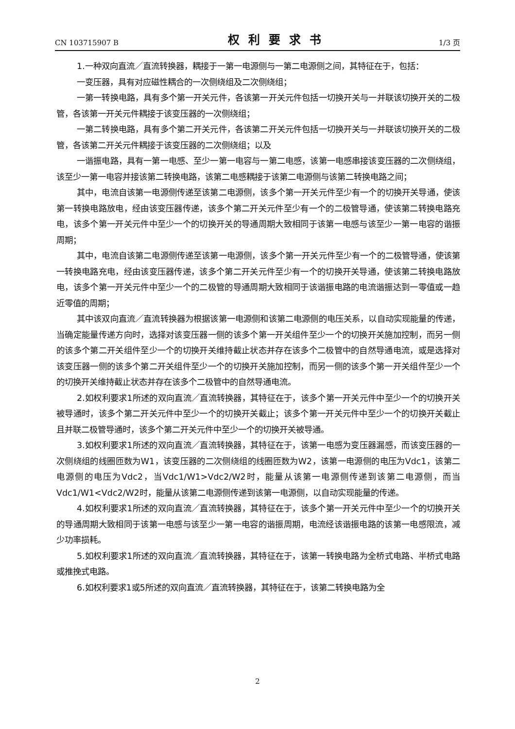CN 103715907 B 权利要求书 1/3 页
1.一种双向直流／直流转换器，耦接于一第一电源侧与一第二电源侧之间，其特征在于，包括：
一变压器，具有对应磁性耦合的一次侧绕组及二次侧绕组；
一第一转换电路，具有多个第一开关元件，各该第一开关元件包括一切换开关与一并联该切换开关的二极管，各该第一开关元件耦接于该变压器的一次侧绕组；
一第二转换电路，具有多个第二开关元件，各该第二开关元件包括一切换开关与一并联该切换开关的二极管，各该第二开关元件耦接于该变压器的二次侧绕组；以及
一谐振电路，具有一第一电感、至少一第一电容与一第二电感，该第一电感串接该变压器的二次侧绕组，该至少一第一电容并接该第二转换电路，该第二电感耦接于该第二电源侧与该第二转换电路之间；
其中，电流自该第一电源侧传递至该第二电源侧，该多个第一开关元件至少有一个的切换开关导通，使该第一转换电路放电，经由该变压器传递，该多个第二开关元件至少有一个的二极管导通，使该第二转换电路充电，该多个第一开关元件中至少一个的切换开关的导通周期大致相同于该第一电感与该至少一第一电容的谐振周期；
其中，电流自该第二电源侧传递至该第一电源侧，该多个第一开关元件至少有一个的二极管导通，使该第一转换电路充电，经由该变压器传递，该多个第二开关元件至少有一个的切换开关导通，使该第二转换电路放电，该多个第一开关元件中至少一个的二极管的导通周期大致相同于该谐振电路的电流谐振达到一零值或一趋近零值的周期；
其中该双向直流／直流转换器为根据该第一电源侧和该第二电源侧的电压关系，以自动实现能量的传递，当确定能量传递方向时，选择对该变压器一侧的该多个第一开关组件至少一个的切换开关施加控制，而另一侧的该多个第二开关组件至少一个的切换开关维持截止状态并存在该多个二极管中的自然导通电流，或是选择对该变压器一侧的该多个第二开关组件至少一个的切换开关施加控制，而另一侧的该多个第一开关组件至少一个的切换开关维持截止状态并存在该多个二极管中的自然导通电流。
2.如权利要求1所述的双向直流／直流转换器，其特征在于，该多个第一开关元件中至少一个的切换开关被导通时，该多个第二开关元件中至少一个的切换开关截止；该多个第一开关元件中至少一个的切换开关截止且并联二极管导通时，该多个第二开关元件中至少一个的切换开关被导通。
3.如权利要求1所述的双向直流／直流转换器，其特征在于，该第一电感为变压器漏感，而该变压器的一次侧绕组的线圈匝数为W1，该变压器的二次侧绕组的线圈匝数为W2，该第一电源侧的电压为Vdc1，该第二电源侧的电压为Vdc2，当Vdc1/W1>Vdc2/W2时，能量从该第一电源侧传递到该第二电源侧，而当Vdc1/W1<Vdc2/W2时，能量从该第二电源侧传递到该第一电源侧，以自动实现能量的传递。
4.如权利要求1所述的双向直流／直流转换器，其特征在于，该多个第一开关元件中至少一个的切换开关的导通周期大致相同于该第一电感与该至少一第一电容的谐振周期，电流经该谐振电路的该第一电感限流，减少功率损耗。
5.如权利要求1所述的双向直流／直流转换器，其特征在于，该第一转换电路为全桥式电路、半桥式电路或推挽式电路。
6.如权利要求1或5所述的双向直流／直流转换器，其特征在于，该第二转换电路为全
2